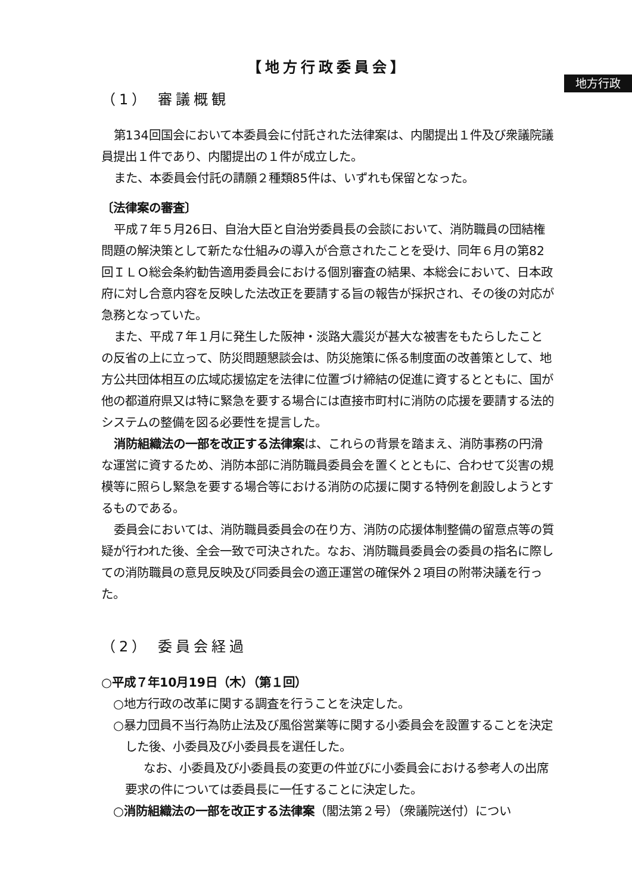地方行政
【地方行政委員会】
（1） 審議概観
第134回国会において本委員会に付託された法律案は、内閣提出１件及び衆議院議員提出１件であり、内閣提出の１件が成立した。
また、本委員会付託の請願２種類85件は、いずれも保留となった。
〔法律案の審査〕
平成７年５月26日、自治大臣と自治労委員長の会談において、消防職員の団結権問題の解決策として新たな仕組みの導入が合意されたことを受け、同年６月の第82回ＩＬＯ総会条約勧告適用委員会における個別審査の結果、本総会において、日本政府に対し合意内容を反映した法改正を要請する旨の報告が採択され、その後の対応が急務となっていた。
また、平成７年１月に発生した阪神・淡路大震災が甚大な被害をもたらしたことの反省の上に立って、防災問題懇談会は、防災施策に係る制度面の改善策として、地方公共団体相互の広域応援協定を法律に位置づけ締結の促進に資するとともに、国が他の都道府県又は特に緊急を要する場合には直接市町村に消防の応援を要請する法的システムの整備を図る必要性を提言した。
消防組織法の一部を改正する法律案は、これらの背景を踏まえ、消防事務の円滑な運営に資するため、消防本部に消防職員委員会を置くとともに、合わせて災害の規模等に照らし緊急を要する場合等における消防の応援に関する特例を創設しようとするものである。
委員会においては、消防職員委員会の在り方、消防の応援体制整備の留意点等の質疑が行われた後、全会一致で可決された。なお、消防職員委員会の委員の指名に際しての消防職員の意見反映及び同委員会の適正運営の確保外２項目の附帯決議を行った。
（2） 委員会経過
○平成７年10月19日（木）（第１回）
○地方行政の改革に関する調査を行うことを決定した。
○暴力団員不当行為防止法及び風俗営業等に関する小委員会を設置することを決定した後、小委員及び小委員長を選任した。
なお、小委員及び小委員長の変更の件並びに小委員会における参考人の出席要求の件については委員長に一任することに決定した。
○消防組織法の一部を改正する法律案（閣法第２号）（衆議院送付）につい